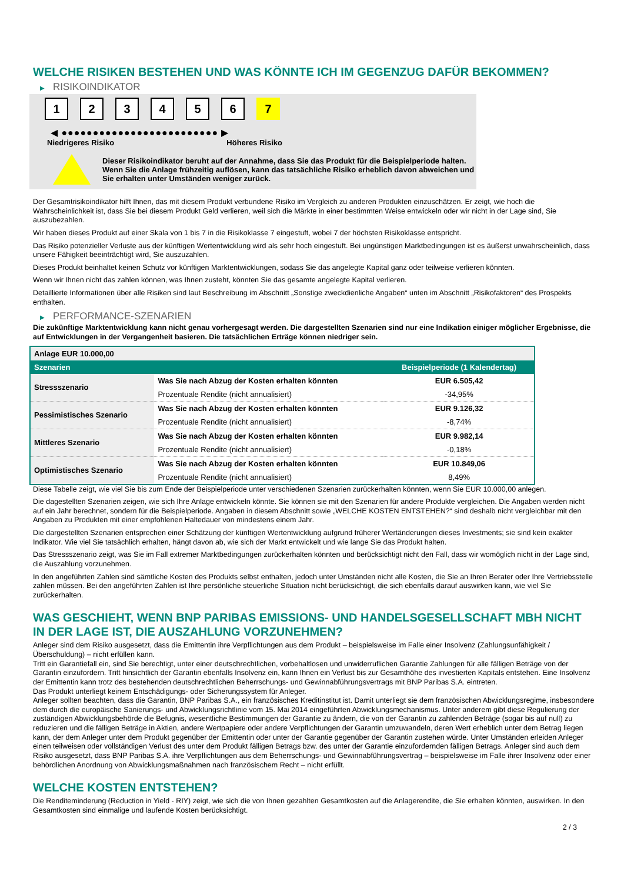WELCHE RISIKEN BESTEHEN UND WAS KÖNNTE ICH IM GEGENZUG DAFÜR BEKOMMEN?
▶ RISIKOINDIKATOR
1 2 3 4 5 6 7
◀ ●●●●●●●●●●●●●●●●●●●●●●●●● ▶
Niedrigeres Risiko Höheres Risiko
Dieser Risikoindikator beruht auf der Annahme, dass Sie das Produkt für die Beispielperiode halten.
Wenn Sie die Anlage frühzeitig auflösen, kann das tatsächliche Risiko erheblich davon abweichen und Sie erhalten unter Umständen weniger zurück.
Der Gesamtrisikoindikator hilft Ihnen, das mit diesem Produkt verbundene Risiko im Vergleich zu anderen Produkten einzuschätzen. Er zeigt, wie hoch die Wahrscheinlichkeit ist, dass Sie bei diesem Produkt Geld verlieren, weil sich die Märkte in einer bestimmten Weise entwickeln oder wir nicht in der Lage sind, Sie auszubezahlen.
Wir haben dieses Produkt auf einer Skala von 1 bis 7 in die Risikoklasse 7 eingestuft, wobei 7 der höchsten Risikoklasse entspricht.
Das Risiko potenzieller Verluste aus der künftigen Wertentwicklung wird als sehr hoch eingestuft. Bei ungünstigen Marktbedingungen ist es äußerst unwahrscheinlich, dass unsere Fähigkeit beeinträchtigt wird, Sie auszuzahlen.
Dieses Produkt beinhaltet keinen Schutz vor künftigen Marktentwicklungen, sodass Sie das angelegte Kapital ganz oder teilweise verlieren könnten.
Wenn wir Ihnen nicht das zahlen können, was Ihnen zusteht, könnten Sie das gesamte angelegte Kapital verlieren.
Detaillierte Informationen über alle Risiken sind laut Beschreibung im Abschnitt „Sonstige zweckdienliche Angaben“ unten im Abschnitt „Risikofaktoren“ des Prospekts enthalten.
▶ PERFORMANCE-SZENARIEN
Die zukünftige Marktentwicklung kann nicht genau vorhergesagt werden. Die dargestellten Szenarien sind nur eine Indikation einiger möglicher Ergebnisse, die auf Entwicklungen in der Vergangenheit basieren. Die tatsächlichen Erträge können niedriger sein.
| Anlage EUR 10.000,00 | | |
| Szenarien | | Beispielperiode (1 Kalendertag) |
| Stressszenario | Was Sie nach Abzug der Kosten erhalten könnten | EUR 6.505,42 |
| | Prozentuale Rendite (nicht annualisiert) | -34,95% |
| Pessimistisches Szenario | Was Sie nach Abzug der Kosten erhalten könnten | EUR 9.126,32 |
| | Prozentuale Rendite (nicht annualisiert) | -8,74% |
| Mittleres Szenario | Was Sie nach Abzug der Kosten erhalten könnten | EUR 9.982,14 |
| | Prozentuale Rendite (nicht annualisiert) | -0,18% |
| Optimistisches Szenario | Was Sie nach Abzug der Kosten erhalten könnten | EUR 10.849,06 |
| | Prozentuale Rendite (nicht annualisiert) | 8,49% |
Diese Tabelle zeigt, wie viel Sie bis zum Ende der Beispielperiode unter verschiedenen Szenarien zurückerhalten könnten, wenn Sie EUR 10.000,00 anlegen.
Die dagestellten Szenarien zeigen, wie sich Ihre Anlage entwickeln könnte. Sie können sie mit den Szenarien für andere Produkte vergleichen. Die Angaben werden nicht auf ein Jahr berechnet, sondern für die Beispielperiode. Angaben in diesem Abschnitt sowie „WELCHE KOSTEN ENTSTEHEN?“ sind deshalb nicht vergleichbar mit den Angaben zu Produkten mit einer empfohlenen Haltedauer von mindestens einem Jahr.
Die dargestellten Szenarien entsprechen einer Schätzung der künftigen Wertentwicklung aufgrund früherer Wertänderungen dieses Investments; sie sind kein exakter Indikator. Wie viel Sie tatsächlich erhalten, hängt davon ab, wie sich der Markt entwickelt und wie lange Sie das Produkt halten.
Das Stressszenario zeigt, was Sie im Fall extremer Marktbedingungen zurückerhalten könnten und berücksichtigt nicht den Fall, dass wir womöglich nicht in der Lage sind, die Auszahlung vorzunehmen.
In den angeführten Zahlen sind sämtliche Kosten des Produkts selbst enthalten, jedoch unter Umständen nicht alle Kosten, die Sie an Ihren Berater oder Ihre Vertriebsstelle zahlen müssen. Bei den angeführten Zahlen ist Ihre persönliche steuerliche Situation nicht berücksichtigt, die sich ebenfalls darauf auswirken kann, wie viel Sie zurückerhalten.
WAS GESCHIEHT, WENN BNP PARIBAS EMISSIONS- UND HANDELSGESELLSCHAFT MBH NICHT IN DER LAGE IST, DIE AUSZAHLUNG VORZUNEHMEN?
Anleger sind dem Risiko ausgesetzt, dass die Emittentin ihre Verpflichtungen aus dem Produkt – beispielsweise im Falle einer Insolvenz (Zahlungsunfähigkeit / Überschuldung) – nicht erfüllen kann.
Tritt ein Garantiefall ein, sind Sie berechtigt, unter einer deutschrechtlichen, vorbehaltlosen und unwiderruflichen Garantie Zahlungen für alle fälligen Beträge von der Garantin einzufordern. Tritt hinsichtlich der Garantin ebenfalls Insolvenz ein, kann Ihnen ein Verlust bis zur Gesamthöhe des investierten Kapitals entstehen. Eine Insolvenz der Emittentin kann trotz des bestehenden deutschrechtlichen Beherrschungs- und Gewinnabführungsvertrags mit BNP Paribas S.A. eintreten.
Das Produkt unterliegt keinem Entschädigungs- oder Sicherungssystem für Anleger.
Anleger sollten beachten, dass die Garantin, BNP Paribas S.A., ein französisches Kreditinstitut ist. Damit unterliegt sie dem französischen Abwicklungsregime, insbesondere dem durch die europäische Sanierungs- und Abwicklungsrichtlinie vom 15. Mai 2014 eingeführten Abwicklungsmechanismus. Unter anderem gibt diese Regulierung der zuständigen Abwicklungsbehörde die Befugnis, wesentliche Bestimmungen der Garantie zu ändern, die von der Garantin zu zahlenden Beträge (sogar bis auf null) zu reduzieren und die fälligen Beträge in Aktien, andere Wertpapiere oder andere Verpflichtungen der Garantin umzuwandeln, deren Wert erheblich unter dem Betrag liegen kann, der dem Anleger unter dem Produkt gegenüber der Emittentin oder unter der Garantie gegenüber der Garantin zustehen würde. Unter Umständen erleiden Anleger einen teilweisen oder vollständigen Verlust des unter dem Produkt fälligen Betrags bzw. des unter der Garantie einzufordernden fälligen Betrags. Anleger sind auch dem Risiko ausgesetzt, dass BNP Paribas S.A. ihre Verpflichtungen aus dem Beherrschungs- und Gewinnabführungsvertrag – beispielsweise im Falle ihrer Insolvenz oder einer behördlichen Anordnung von Abwicklungsmaßnahmen nach französischem Recht – nicht erfüllt.
WELCHE KOSTEN ENTSTEHEN?
Die Renditeminderung (Reduction in Yield - RIY) zeigt, wie sich die von Ihnen gezahlten Gesamtkosten auf die Anlagerendite, die Sie erhalten könnten, auswirken. In den Gesamtkosten sind einmalige und laufende Kosten berücksichtigt.
2 / 3